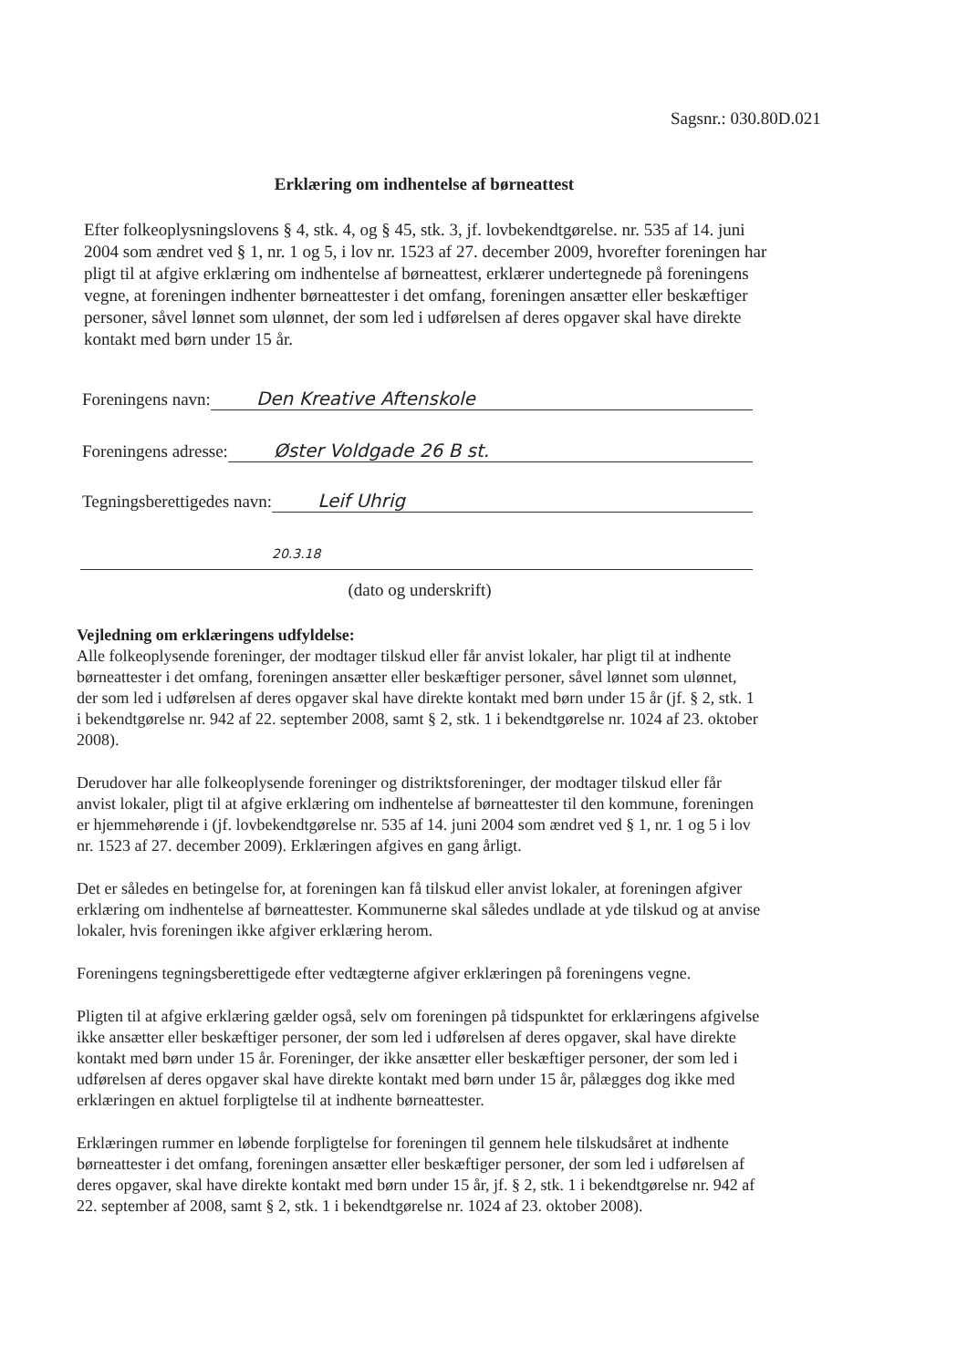Sagsnr.: 030.80D.021
Erklæring om indhentelse af børneattest
Efter folkeoplysningslovens § 4, stk. 4, og § 45, stk. 3, jf. lovbekendtgørelse. nr. 535 af 14. juni 2004 som ændret ved § 1, nr. 1 og 5, i lov nr. 1523 af 27. december 2009, hvorefter foreningen har pligt til at afgive erklæring om indhentelse af børneattest, erklærer undertegnede på foreningens vegne, at foreningen indhenter børneattester i det omfang, foreningen ansætter eller beskæftiger personer, såvel lønnet som ulønnet, der som led i udførelsen af deres opgaver skal have direkte kontakt med børn under 15 år.
Foreningens navn: Den Kreative Aftenskole
Foreningens adresse: Øster Voldgade 26 B st.
Tegningsberettigedes navn: Leif Uhrig
20.3.18
(dato og underskrift)
Vejledning om erklæringens udfyldelse:
Alle folkeoplysende foreninger, der modtager tilskud eller får anvist lokaler, har pligt til at indhente børneattester i det omfang, foreningen ansætter eller beskæftiger personer, såvel lønnet som ulønnet, der som led i udførelsen af deres opgaver skal have direkte kontakt med børn under 15 år (jf. § 2, stk. 1 i bekendtgørelse nr. 942 af 22. september 2008, samt § 2, stk. 1 i bekendtgørelse nr. 1024 af 23. oktober 2008).
Derudover har alle folkeoplysende foreninger og distriktsforeninger, der modtager tilskud eller får anvist lokaler, pligt til at afgive erklæring om indhentelse af børneattester til den kommune, foreningen er hjemmehørende i (jf. lovbekendtgørelse nr. 535 af 14. juni 2004 som ændret ved § 1, nr. 1 og 5 i lov nr. 1523 af 27. december 2009). Erklæringen afgives en gang årligt.
Det er således en betingelse for, at foreningen kan få tilskud eller anvist lokaler, at foreningen afgiver erklæring om indhentelse af børneattester. Kommunerne skal således undlade at yde tilskud og at anvise lokaler, hvis foreningen ikke afgiver erklæring herom.
Foreningens tegningsberettigede efter vedtægterne afgiver erklæringen på foreningens vegne.
Pligten til at afgive erklæring gælder også, selv om foreningen på tidspunktet for erklæringens afgivelse ikke ansætter eller beskæftiger personer, der som led i udførelsen af deres opgaver, skal have direkte kontakt med børn under 15 år. Foreninger, der ikke ansætter eller beskæftiger personer, der som led i udførelsen af deres opgaver skal have direkte kontakt med børn under 15 år, pålægges dog ikke med erklæringen en aktuel forpligtelse til at indhente børneattester.
Erklæringen rummer en løbende forpligtelse for foreningen til gennem hele tilskudsåret at indhente børneattester i det omfang, foreningen ansætter eller beskæftiger personer, der som led i udførelsen af deres opgaver, skal have direkte kontakt med børn under 15 år, jf. § 2, stk. 1 i bekendtgørelse nr. 942 af 22. september af 2008, samt § 2, stk. 1 i bekendtgørelse nr. 1024 af 23. oktober 2008).